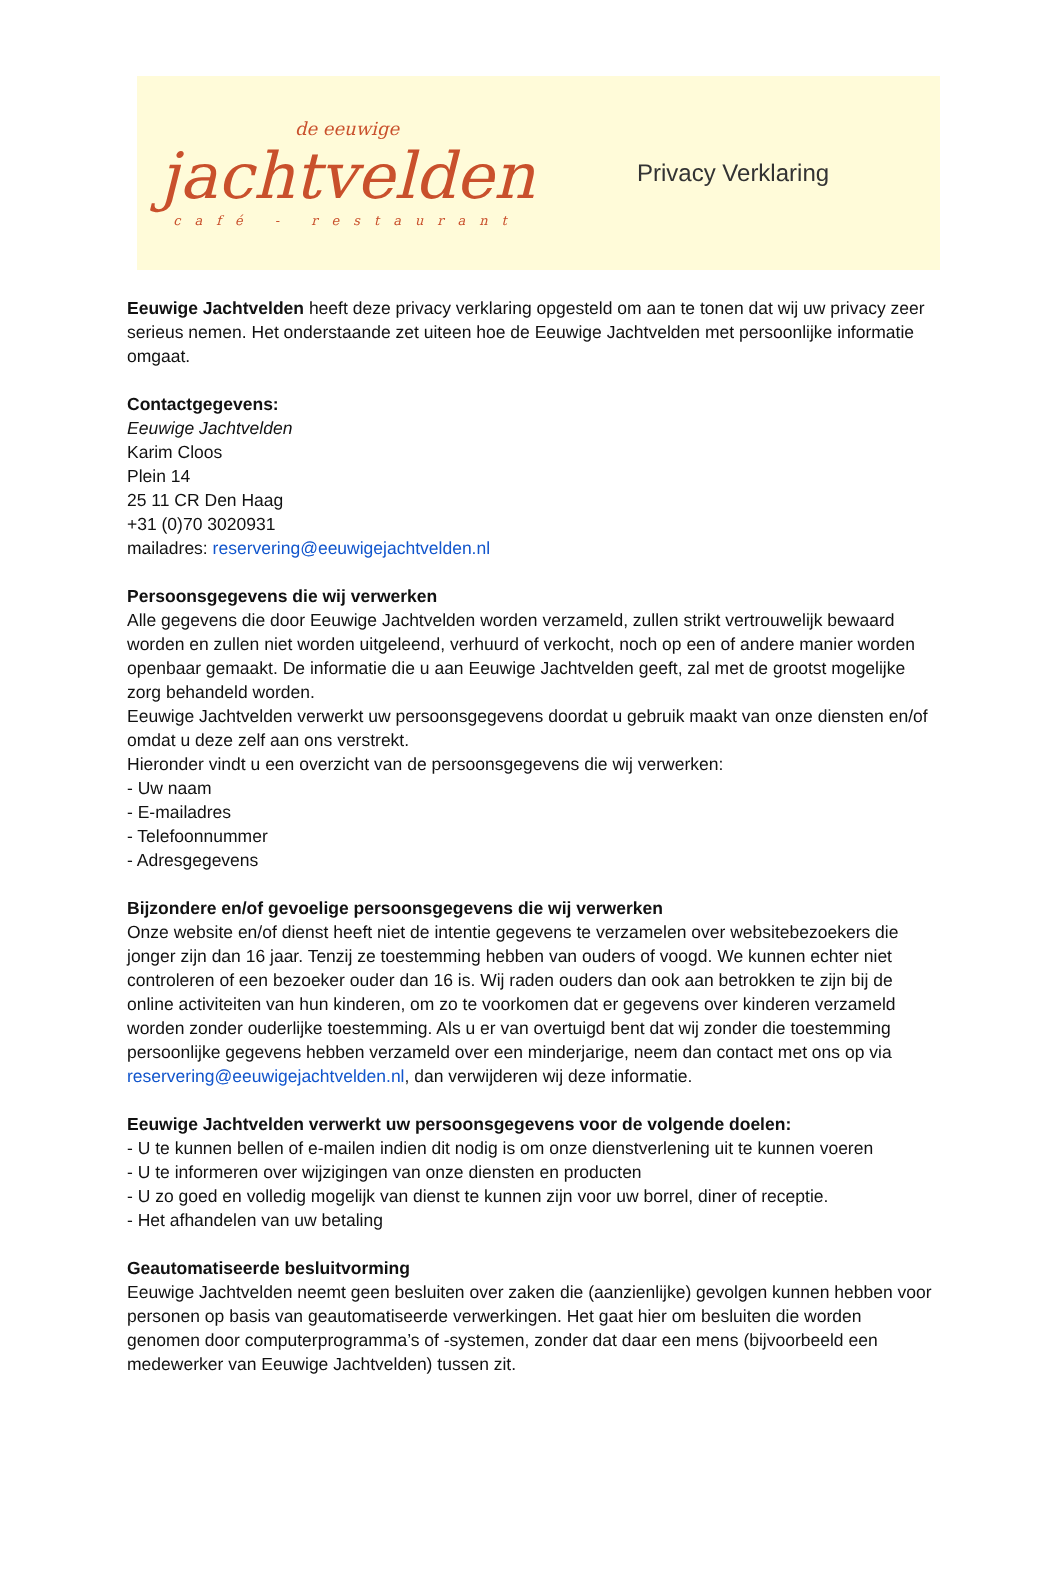de eeuwige
jachtvelden
café - restaurant
Privacy Verklaring
Eeuwige Jachtvelden heeft deze privacy verklaring opgesteld om aan te tonen dat wij uw privacy zeer serieus nemen. Het onderstaande zet uiteen hoe de Eeuwige Jachtvelden met persoonlijke informatie omgaat.
Contactgegevens:
Eeuwige Jachtvelden
Karim Cloos
Plein 14
25 11 CR Den Haag
+31 (0)70 3020931
mailadres: reservering@eeuwigejachtvelden.nl
Persoonsgegevens die wij verwerken
Alle gegevens die door Eeuwige Jachtvelden worden verzameld, zullen strikt vertrouwelijk bewaard worden en zullen niet worden uitgeleend, verhuurd of verkocht, noch op een of andere manier worden openbaar gemaakt. De informatie die u aan Eeuwige Jachtvelden geeft, zal met de grootst mogelijke zorg behandeld worden.
Eeuwige Jachtvelden verwerkt uw persoonsgegevens doordat u gebruik maakt van onze diensten en/of omdat u deze zelf aan ons verstrekt.
Hieronder vindt u een overzicht van de persoonsgegevens die wij verwerken:
- Uw naam
- E-mailadres
- Telefoonnummer
- Adresgegevens
Bijzondere en/of gevoelige persoonsgegevens die wij verwerken
Onze website en/of dienst heeft niet de intentie gegevens te verzamelen over websitebezoekers die jonger zijn dan 16 jaar. Tenzij ze toestemming hebben van ouders of voogd. We kunnen echter niet controleren of een bezoeker ouder dan 16 is. Wij raden ouders dan ook aan betrokken te zijn bij de online activiteiten van hun kinderen, om zo te voorkomen dat er gegevens over kinderen verzameld worden zonder ouderlijke toestemming. Als u er van overtuigd bent dat wij zonder die toestemming persoonlijke gegevens hebben verzameld over een minderjarige, neem dan contact met ons op via reservering@eeuwigejachtvelden.nl, dan verwijderen wij deze informatie.
Eeuwige Jachtvelden verwerkt uw persoonsgegevens voor de volgende doelen:
- U te kunnen bellen of e-mailen indien dit nodig is om onze dienstverlening uit te kunnen voeren
- U te informeren over wijzigingen van onze diensten en producten
- U zo goed en volledig mogelijk van dienst te kunnen zijn voor uw borrel, diner of receptie.
- Het afhandelen van uw betaling
Geautomatiseerde besluitvorming
Eeuwige Jachtvelden neemt geen besluiten over zaken die (aanzienlijke) gevolgen kunnen hebben voor personen op basis van geautomatiseerde verwerkingen. Het gaat hier om besluiten die worden genomen door computerprogramma’s of -systemen, zonder dat daar een mens (bijvoorbeeld een medewerker van Eeuwige Jachtvelden) tussen zit.